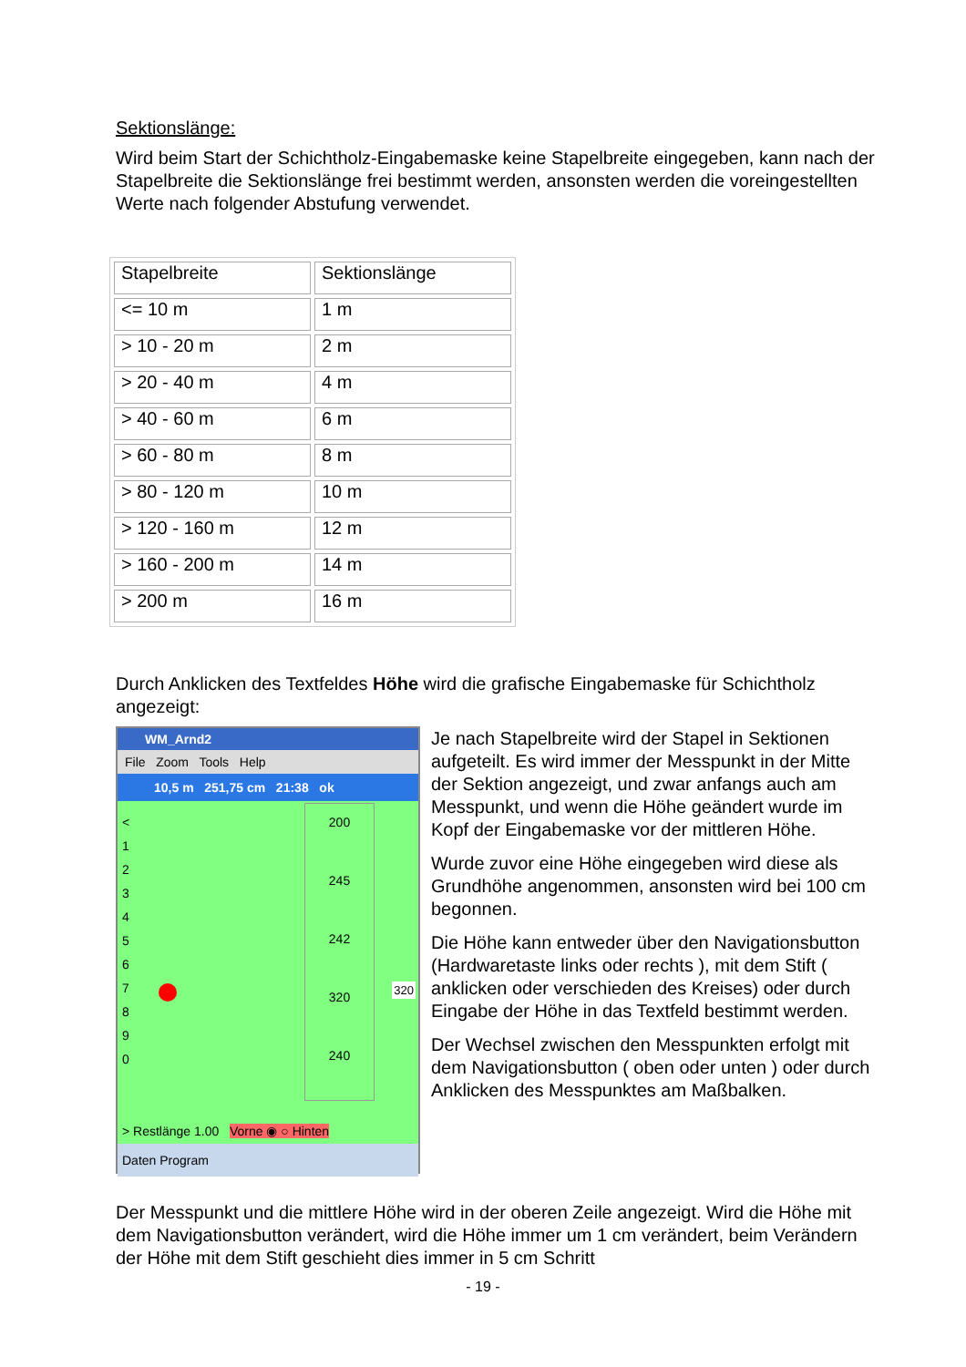Sektionslänge:
Wird beim Start der Schichtholz-Eingabemaske keine Stapelbreite eingegeben, kann nach der Stapelbreite die Sektionslänge frei bestimmt werden, ansonsten werden die voreingestellten Werte nach folgender Abstufung verwendet.
| Stapelbreite | Sektionslänge |
| <= 10 m | 1 m |
| > 10 - 20 m | 2 m |
| > 20 - 40 m | 4 m |
| > 40 - 60 m | 6 m |
| > 60 - 80 m | 8 m |
| > 80 - 120 m | 10 m |
| > 120 - 160 m | 12 m |
| > 160 - 200 m | 14 m |
| > 200 m | 16 m |
Durch Anklicken des Textfeldes Höhe wird die grafische Eingabemaske für Schichtholz angezeigt:
WM_Arnd2
File Zoom Tools Help
10,5 m 251,75 cm 21:38 ok
<
1
2
3
4
5
6
7
8
9
0
200
245
242
320
240
320
> Restlänge 1.00 Vorne ◉ ○ Hinten
Daten Program
Je nach Stapelbreite wird der Stapel in Sektionen aufgeteilt. Es wird immer der Messpunkt in der Mitte der Sektion angezeigt, und zwar anfangs auch am Messpunkt, und wenn die Höhe geändert wurde im Kopf der Eingabemaske vor der mittleren Höhe.
Wurde zuvor eine Höhe eingegeben wird diese als Grundhöhe angenommen, ansonsten wird bei 100 cm begonnen.
Die Höhe kann entweder über den Navigationsbutton (Hardwaretaste links oder rechts ), mit dem Stift ( anklicken oder verschieden des Kreises) oder durch Eingabe der Höhe in das Textfeld bestimmt werden.
Der Wechsel zwischen den Messpunkten erfolgt mit dem Navigationsbutton ( oben oder unten ) oder durch Anklicken des Messpunktes am Maßbalken.
Der Messpunkt und die mittlere Höhe wird in der oberen Zeile angezeigt. Wird die Höhe mit dem Navigationsbutton verändert, wird die Höhe immer um 1 cm verändert, beim Verändern der Höhe mit dem Stift geschieht dies immer in 5 cm Schritt
- 19 -